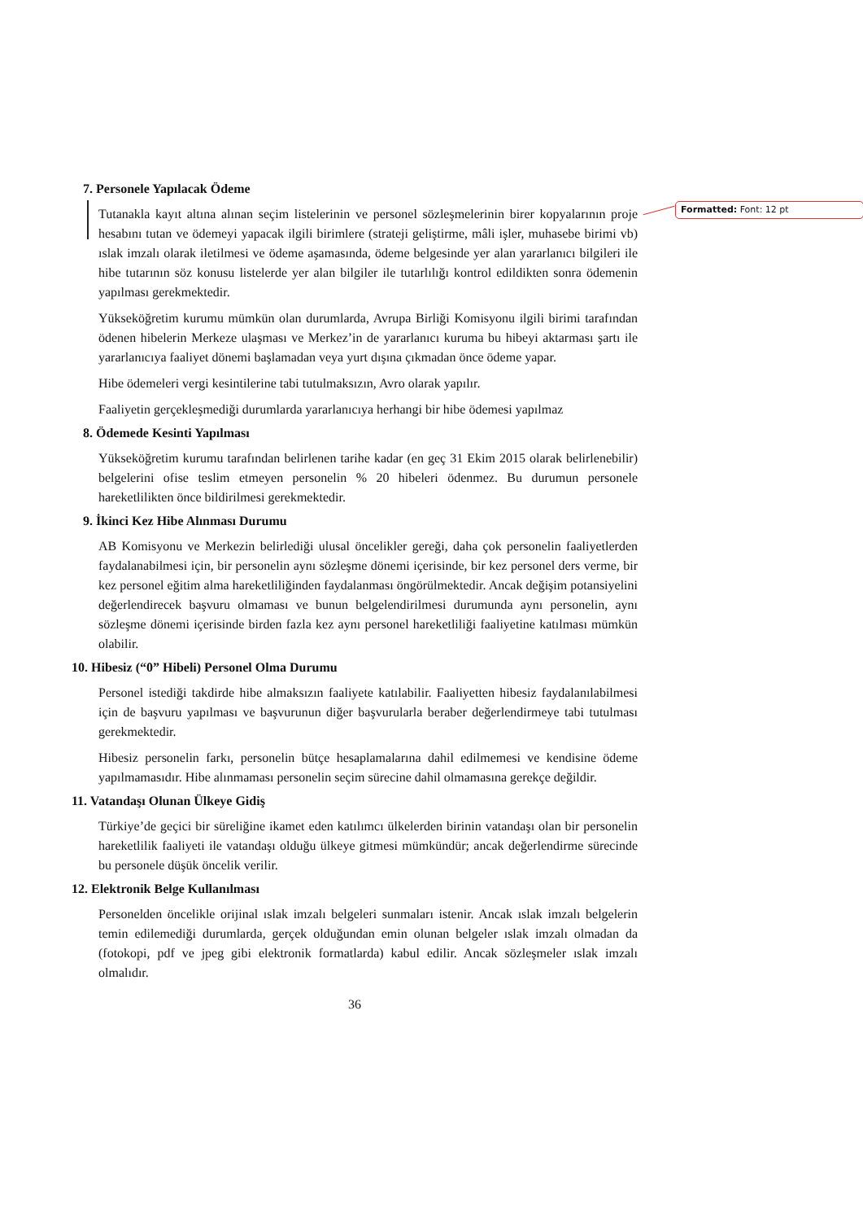Formatted: Font: 12 pt
7. Personele Yapılacak Ödeme
Tutanakla kayıt altına alınan seçim listelerinin ve personel sözleşmelerinin birer kopyalarının proje hesabını tutan ve ödemeyi yapacak ilgili birimlere (strateji geliştirme, mâli işler, muhasebe birimi vb) ıslak imzalı olarak iletilmesi ve ödeme aşamasında, ödeme belgesinde yer alan yararlanıcı bilgileri ile hibe tutarının söz konusu listelerde yer alan bilgiler ile tutarlılığı kontrol edildikten sonra ödemenin yapılması gerekmektedir.
Yükseköğretim kurumu mümkün olan durumlarda, Avrupa Birliği Komisyonu ilgili birimi tarafından ödenen hibelerin Merkeze ulaşması ve Merkez’in de yararlanıcı kuruma bu hibeyi aktarması şartı ile yararlanıcıya faaliyet dönemi başlamadan veya yurt dışına çıkmadan önce ödeme yapar.
Hibe ödemeleri vergi kesintilerine tabi tutulmaksızın, Avro olarak yapılır.
Faaliyetin gerçekleşmediği durumlarda yararlanıcıya herhangi bir hibe ödemesi yapılmaz
8. Ödemede Kesinti Yapılması
Yükseköğretim kurumu tarafından belirlenen tarihe kadar (en geç 31 Ekim 2015 olarak belirlenebilir) belgelerini ofise teslim etmeyen personelin % 20 hibeleri ödenmez. Bu durumun personele hareketlilikten önce bildirilmesi gerekmektedir.
9. İkinci Kez Hibe Alınması Durumu
AB Komisyonu ve Merkezin belirlediği ulusal öncelikler gereği, daha çok personelin faaliyetlerden faydalanabilmesi için, bir personelin aynı sözleşme dönemi içerisinde, bir kez personel ders verme, bir kez personel eğitim alma hareketliliğinden faydalanması öngörülmektedir. Ancak değişim potansiyelini değerlendirecek başvuru olmaması ve bunun belgelendirilmesi durumunda aynı personelin, aynı sözleşme dönemi içerisinde birden fazla kez aynı personel hareketliliği faaliyetine katılması mümkün olabilir.
10. Hibesiz (“0” Hibeli) Personel Olma Durumu
Personel istediği takdirde hibe almaksızın faaliyete katılabilir. Faaliyetten hibesiz faydalanılabilmesi için de başvuru yapılması ve başvurunun diğer başvurularla beraber değerlendirmeye tabi tutulması gerekmektedir.
Hibesiz personelin farkı, personelin bütçe hesaplamalarına dahil edilmemesi ve kendisine ödeme yapılmamasıdır. Hibe alınmaması personelin seçim sürecine dahil olmamasına gerekçe değildir.
11. Vatandaşı Olunan Ülkeye Gidiş
Türkiye’de geçici bir süreliğine ikamet eden katılımcı ülkelerden birinin vatandaşı olan bir personelin hareketlilik faaliyeti ile vatandaşı olduğu ülkeye gitmesi mümkündür; ancak değerlendirme sürecinde bu personele düşük öncelik verilir.
12. Elektronik Belge Kullanılması
Personelden öncelikle orijinal ıslak imzalı belgeleri sunmaları istenir. Ancak ıslak imzalı belgelerin temin edilemediği durumlarda, gerçek olduğundan emin olunan belgeler ıslak imzalı olmadan da (fotokopi, pdf ve jpeg gibi elektronik formatlarda) kabul edilir. Ancak sözleşmeler ıslak imzalı olmalıdır.
36